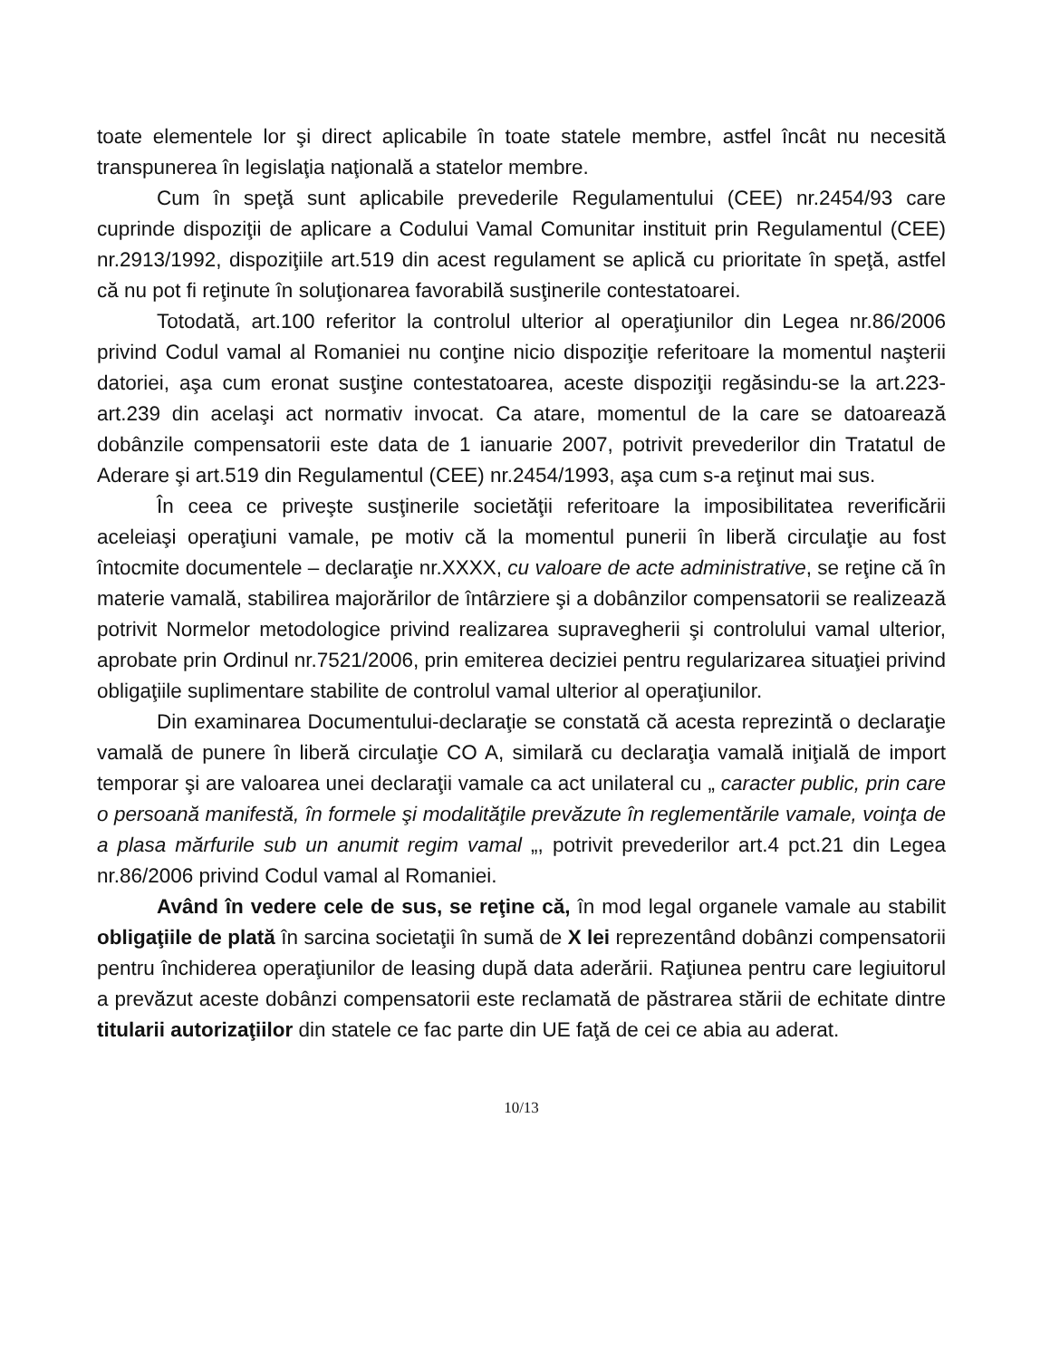toate elementele lor şi direct aplicabile în toate statele membre, astfel încât nu necesită transpunerea în legislaţia naţională a statelor membre.
Cum în speţă sunt aplicabile prevederile Regulamentului (CEE) nr.2454/93 care cuprinde dispoziţii de aplicare a Codului Vamal Comunitar instituit prin Regulamentul (CEE) nr.2913/1992, dispoziţiile art.519 din acest regulament se aplică cu prioritate în speţă, astfel că nu pot fi reţinute în soluţionarea favorabilă susţinerile contestatoarei.
Totodată, art.100 referitor la controlul ulterior al operaţiunilor din Legea nr.86/2006 privind Codul vamal al Romaniei nu conţine nicio dispoziţie referitoare la momentul naşterii datoriei, aşa cum eronat susţine contestatoarea, aceste dispoziţii regăsindu-se la art.223-art.239 din acelaşi act normativ invocat. Ca atare, momentul de la care se datoarează dobânzile compensatorii este data de 1 ianuarie 2007, potrivit prevederilor din Tratatul de Aderare şi art.519 din Regulamentul (CEE) nr.2454/1993, aşa cum s-a reţinut mai sus.
În ceea ce priveşte susţinerile societăţii referitoare la imposibilitatea reverificării aceleiaşi operaţiuni vamale, pe motiv că la momentul punerii în liberă circulaţie au fost întocmite documentele – declaraţie nr.XXXX, cu valoare de acte administrative, se reţine că în materie vamală, stabilirea majorărilor de întârziere şi a dobânzilor compensatorii se realizează potrivit Normelor metodologice privind realizarea supravegherii şi controlului vamal ulterior, aprobate prin Ordinul nr.7521/2006, prin emiterea deciziei pentru regularizarea situaţiei privind obligaţiile suplimentare stabilite de controlul vamal ulterior al operaţiunilor.
Din examinarea Documentului-declaraţie se constată că acesta reprezintă o declaraţie vamală de punere în liberă circulaţie CO A, similară cu declaraţia vamală iniţială de import temporar şi are valoarea unei declaraţii vamale ca act unilateral cu „ caracter public, prin care o persoană manifestă, în formele şi modalităţile prevăzute în reglementările vamale, voinţa de a plasa mărfurile sub un anumit regim vamal „, potrivit prevederilor art.4 pct.21 din Legea nr.86/2006 privind Codul vamal al Romaniei.
Având în vedere cele de sus, se reţine că, în mod legal organele vamale au stabilit obligaţiile de plată în sarcina societaţii în sumă de X lei reprezentând dobânzi compensatorii pentru închiderea operaţiunilor de leasing după data aderării. Raţiunea pentru care legiuitorul a prevăzut aceste dobânzi compensatorii este reclamată de păstrarea stării de echitate dintre titularii autorizaţiilor din statele ce fac parte din UE faţă de cei ce abia au aderat.
10/13